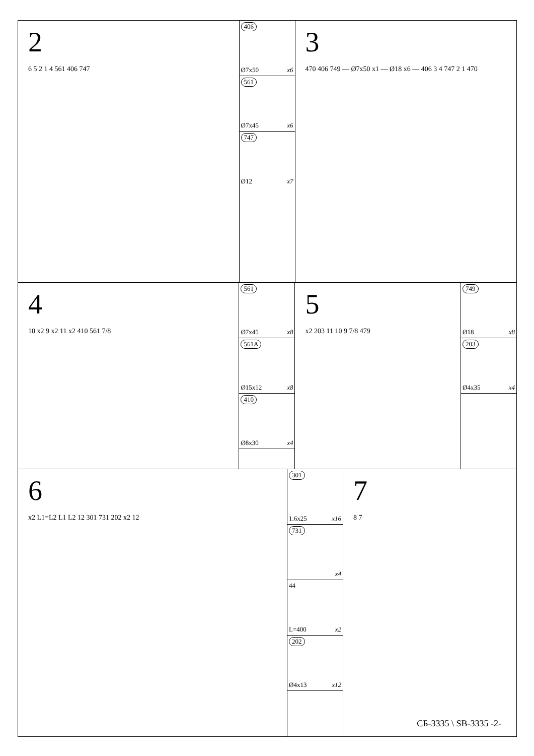2
6 5 2 1 4 561 406 747
406
Ø7x50 x6
561
Ø7x45 x6
747
Ø12 x7
3
470 406 749 — Ø7x50 x1 — Ø18 x6 — 406 3 4 747 2 1 470
4
10 x2 9 x2 11 x2 410 561 7/8
561
Ø7x45 x8
561A
Ø15x12 x8
410
Ø8x30 x4
5
x2 203 11 10 9 7/8 479
749
Ø18 x8
203
Ø4x35 x4
6
x2 L1=L2 L1 L2 12 301 731 202 x2 12
301
1.6x25 x16
731
x4
44
L=400 x2
202
Ø4x13 x12
7
8 7
СБ-3335 \ SB-3335 -2-